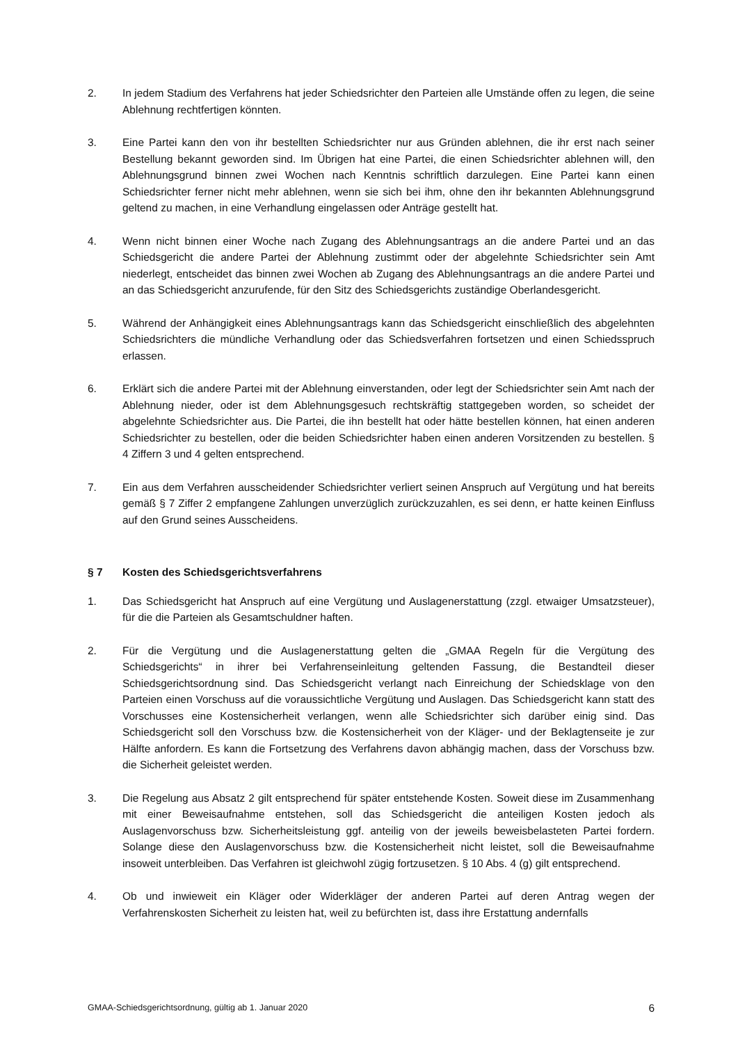2. In jedem Stadium des Verfahrens hat jeder Schiedsrichter den Parteien alle Umstände offen zu legen, die seine Ablehnung rechtfertigen könnten.
3. Eine Partei kann den von ihr bestellten Schiedsrichter nur aus Gründen ablehnen, die ihr erst nach seiner Bestellung bekannt geworden sind. Im Übrigen hat eine Partei, die einen Schiedsrichter ablehnen will, den Ablehnungsgrund binnen zwei Wochen nach Kenntnis schriftlich darzulegen. Eine Partei kann einen Schiedsrichter ferner nicht mehr ablehnen, wenn sie sich bei ihm, ohne den ihr bekannten Ablehnungsgrund geltend zu machen, in eine Verhandlung eingelassen oder Anträge gestellt hat.
4. Wenn nicht binnen einer Woche nach Zugang des Ablehnungsantrags an die andere Partei und an das Schiedsgericht die andere Partei der Ablehnung zustimmt oder der abgelehnte Schiedsrichter sein Amt niederlegt, entscheidet das binnen zwei Wochen ab Zugang des Ablehnungsantrags an die andere Partei und an das Schiedsgericht anzurufende, für den Sitz des Schiedsgerichts zuständige Oberlandesgericht.
5. Während der Anhängigkeit eines Ablehnungsantrags kann das Schiedsgericht einschließlich des abgelehnten Schiedsrichters die mündliche Verhandlung oder das Schiedsverfahren fortsetzen und einen Schiedsspruch erlassen.
6. Erklärt sich die andere Partei mit der Ablehnung einverstanden, oder legt der Schiedsrichter sein Amt nach der Ablehnung nieder, oder ist dem Ablehnungsgesuch rechtskräftig stattgegeben worden, so scheidet der abgelehnte Schiedsrichter aus. Die Partei, die ihn bestellt hat oder hätte bestellen können, hat einen anderen Schiedsrichter zu bestellen, oder die beiden Schiedsrichter haben einen anderen Vorsitzenden zu bestellen. § 4 Ziffern 3 und 4 gelten entsprechend.
7. Ein aus dem Verfahren ausscheidender Schiedsrichter verliert seinen Anspruch auf Vergütung und hat bereits gemäß § 7 Ziffer 2 empfangene Zahlungen unverzüglich zurückzuzahlen, es sei denn, er hatte keinen Einfluss auf den Grund seines Ausscheidens.
§ 7 Kosten des Schiedsgerichtsverfahrens
1. Das Schiedsgericht hat Anspruch auf eine Vergütung und Auslagenerstattung (zzgl. etwaiger Umsatzsteuer), für die die Parteien als Gesamtschuldner haften.
2. Für die Vergütung und die Auslagenerstattung gelten die „GMAA Regeln für die Vergütung des Schiedsgerichts“ in ihrer bei Verfahrenseinleitung geltenden Fassung, die Bestandteil dieser Schiedsgerichtsordnung sind. Das Schiedsgericht verlangt nach Einreichung der Schiedsklage von den Parteien einen Vorschuss auf die voraussichtliche Vergütung und Auslagen. Das Schiedsgericht kann statt des Vorschusses eine Kostensicherheit verlangen, wenn alle Schiedsrichter sich darüber einig sind. Das Schiedsgericht soll den Vorschuss bzw. die Kostensicherheit von der Kläger- und der Beklagtenseite je zur Hälfte anfordern. Es kann die Fortsetzung des Verfahrens davon abhängig machen, dass der Vorschuss bzw. die Sicherheit geleistet werden.
3. Die Regelung aus Absatz 2 gilt entsprechend für später entstehende Kosten. Soweit diese im Zusammenhang mit einer Beweisaufnahme entstehen, soll das Schiedsgericht die anteiligen Kosten jedoch als Auslagenvorschuss bzw. Sicherheitsleistung ggf. anteilig von der jeweils beweisbelasteten Partei fordern. Solange diese den Auslagenvorschuss bzw. die Kostensicherheit nicht leistet, soll die Beweisaufnahme insoweit unterbleiben. Das Verfahren ist gleichwohl zügig fortzusetzen. § 10 Abs. 4 (g) gilt entsprechend.
4. Ob und inwieweit ein Kläger oder Widerkläger der anderen Partei auf deren Antrag wegen der Verfahrenskosten Sicherheit zu leisten hat, weil zu befürchten ist, dass ihre Erstattung andernfalls
GMAA-Schiedsgerichtsordnung, gültig ab 1. Januar 2020 6